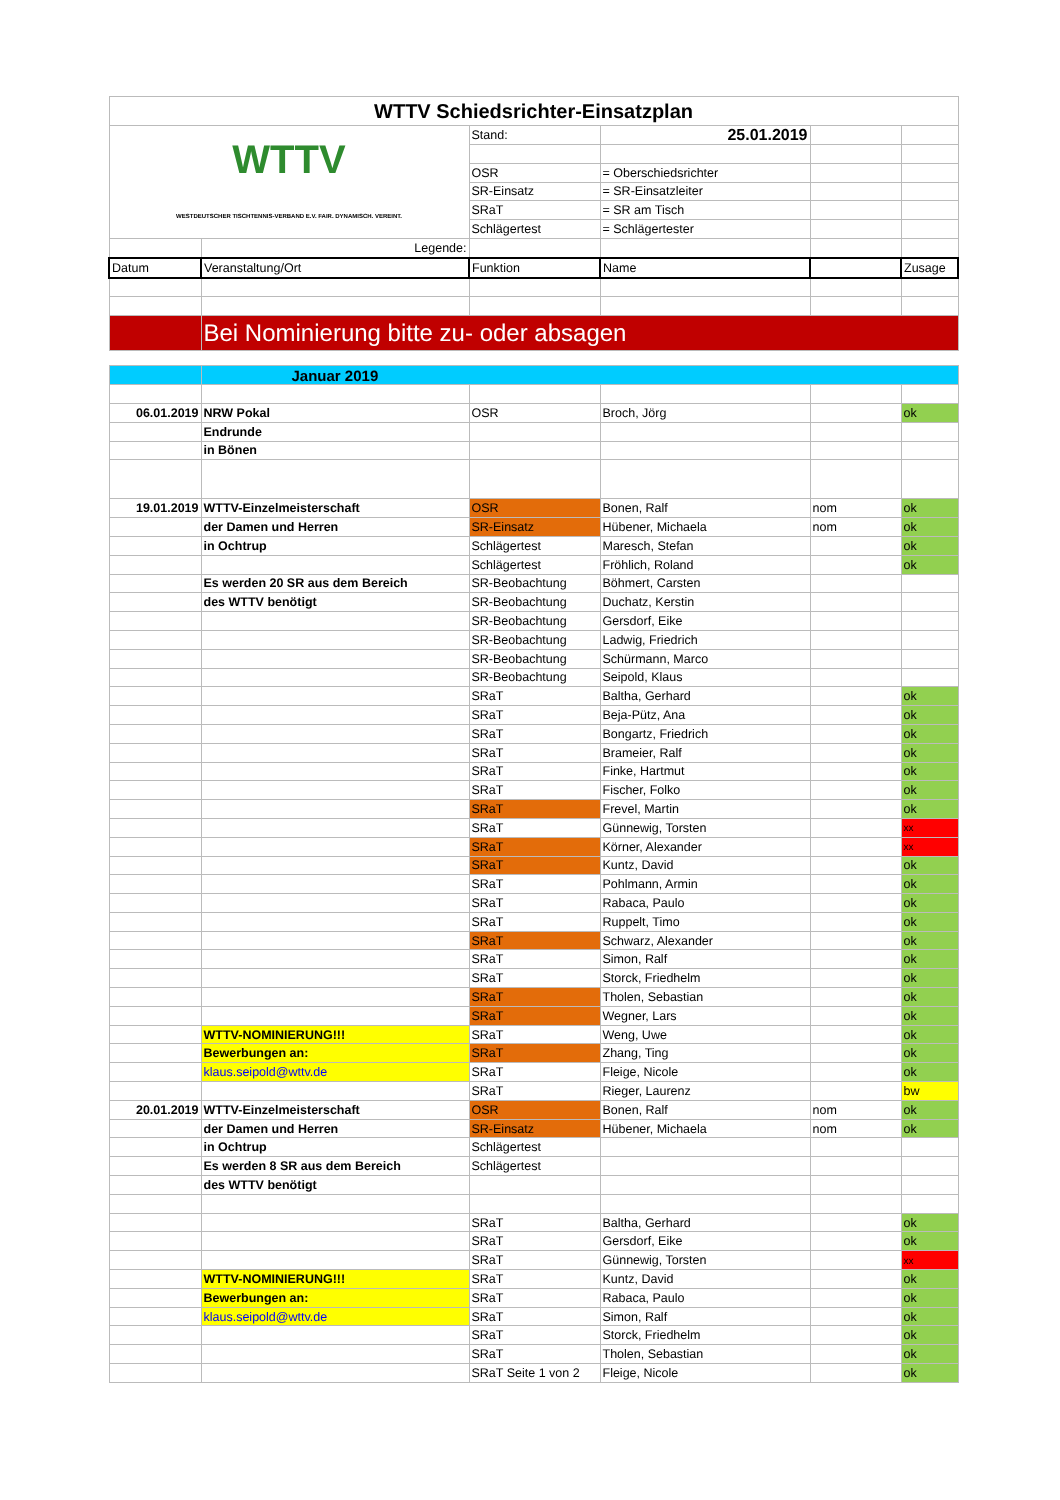| WTTV Schiedsrichter-Einsatzplan | | | | | |
| WTTV WESTDEUTSCHER TISCHTENNIS-VERBAND E.V. FAIR. DYNAMISCH. VEREINT. | | Stand: | 25.01.2019 | | |
| | | OSR | = Oberschiedsrichter | | |
| | | SR-Einsatz | = SR-Einsatzleiter | | |
| | | SRaT | = SR am Tisch | | |
| | | Schlägertest | = Schlägertester | | |
| | Legende: | | | | |
| Datum | Veranstaltung/Ort | Funktion | Name | | Zusage |
| | Bei Nominierung bitte zu- oder absagen | | | | |
| | Januar 2019 | | | | |
| 06.01.2019 | NRW Pokal | OSR | Broch, Jörg | | ok |
| | Endrunde | | | | |
| | in Bönen | | | | |
| 19.01.2019 | WTTV-Einzelmeisterschaft | OSR | Bonen, Ralf | nom | ok |
| | der Damen und Herren | SR-Einsatz | Hübener, Michaela | nom | ok |
| | in Ochtrup | Schlägertest | Maresch, Stefan | | ok |
| | | Schlägertest | Fröhlich, Roland | | ok |
| | Es werden 20 SR aus dem Bereich | SR-Beobachtung | Böhmert, Carsten | | |
| | des WTTV benötigt | SR-Beobachtung | Duchatz, Kerstin | | |
| | | SR-Beobachtung | Gersdorf, Eike | | |
| | | SR-Beobachtung | Ladwig, Friedrich | | |
| | | SR-Beobachtung | Schürmann, Marco | | |
| | | SR-Beobachtung | Seipold, Klaus | | |
| | | SRaT | Baltha, Gerhard | | ok |
| | | SRaT | Beja-Pütz, Ana | | ok |
| | | SRaT | Bongartz, Friedrich | | ok |
| | | SRaT | Brameier, Ralf | | ok |
| | | SRaT | Finke, Hartmut | | ok |
| | | SRaT | Fischer, Folko | | ok |
| | | SRaT | Frevel, Martin | | ok |
| | | SRaT | Günnewig, Torsten | | xx |
| | | SRaT | Körner, Alexander | | xx |
| | | SRaT | Kuntz, David | | ok |
| | | SRaT | Pohlmann, Armin | | ok |
| | | SRaT | Rabaca, Paulo | | ok |
| | | SRaT | Ruppelt, Timo | | ok |
| | | SRaT | Schwarz, Alexander | | ok |
| | | SRaT | Simon, Ralf | | ok |
| | | SRaT | Storck, Friedhelm | | ok |
| | | SRaT | Tholen, Sebastian | | ok |
| | | SRaT | Wegner, Lars | | ok |
| | WTTV-NOMINIERUNG!!! | SRaT | Weng, Uwe | | ok |
| | Bewerbungen an: | SRaT | Zhang, Ting | | ok |
| | klaus.seipold@wttv.de | SRaT | Fleige, Nicole | | ok |
| | | SRaT | Rieger, Laurenz | | bw |
| 20.01.2019 | WTTV-Einzelmeisterschaft | OSR | Bonen, Ralf | nom | ok |
| | der Damen und Herren | SR-Einsatz | Hübener, Michaela | nom | ok |
| | in Ochtrup | Schlägertest | | | |
| | Es werden 8 SR aus dem Bereich | Schlägertest | | | |
| | des WTTV benötigt | | | | |
| | | SRaT | Baltha, Gerhard | | ok |
| | | SRaT | Gersdorf, Eike | | ok |
| | | SRaT | Günnewig, Torsten | | xx |
| | WTTV-NOMINIERUNG!!! | SRaT | Kuntz, David | | ok |
| | Bewerbungen an: | SRaT | Rabaca, Paulo | | ok |
| | klaus.seipold@wttv.de | SRaT | Simon, Ralf | | ok |
| | | SRaT | Storck, Friedhelm | | ok |
| | | SRaT | Tholen, Sebastian | | ok |
| | | SRaT Seite 1 von 2 | Fleige, Nicole | | ok |